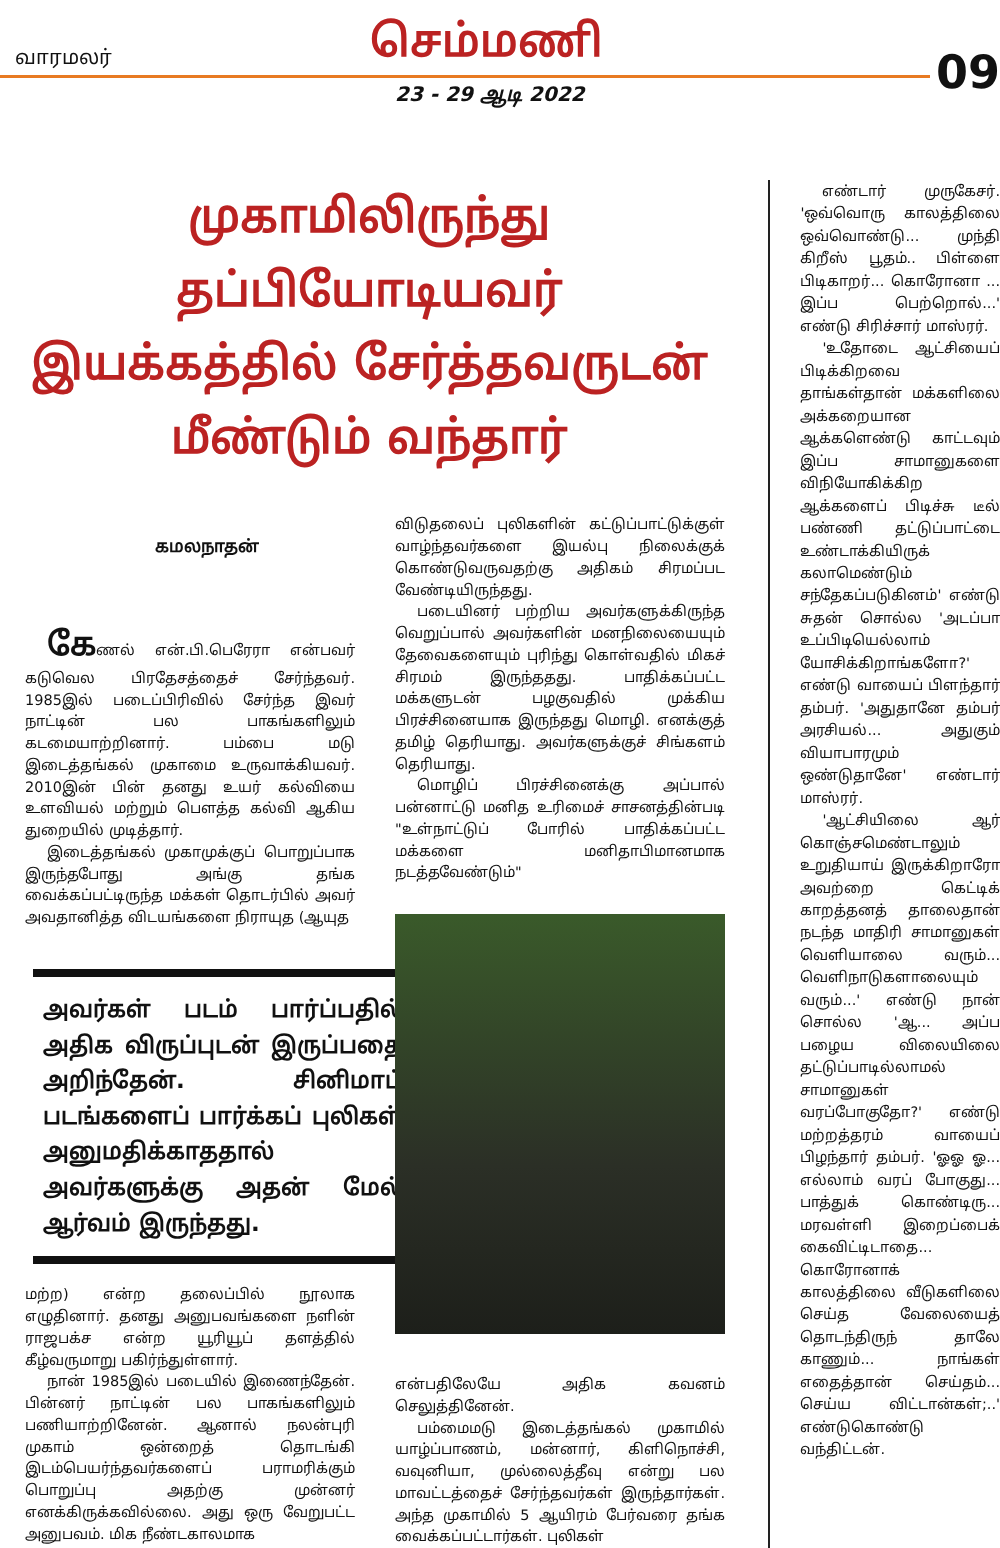வாரமலர் செம்மணி
09 23 - 29 ஆடி 2022
முகாமிலிருந்து தப்பியோடியவர் இயக்கத்தில் சேர்த்தவருடன் மீண்டும் வந்தார்
கமலநாதன்
கேணல் என்.பி.பெரேரா என்பவர் கடுவெல பிரதேசத்தைச் சேர்ந்தவர். 1985இல் படைப்பிரிவில் சேர்ந்த இவர் நாட்டின் பல பாகங்களிலும் கடமையாற்றினார். பம்பை மடு இடைத்தங்கல் முகாமை உருவாக்கியவர். 2010இன் பின் தனது உயர் கல்வியை உளவியல் மற்றும் பௌத்த கல்வி ஆகிய துறையில் முடித்தார்.
இடைத்தங்கல் முகாமுக்குப் பொறுப்பாக இருந்தபோது அங்கு தங்க வைக்கப்பட்டிருந்த மக்கள் தொடர்பில் அவர் அவதானித்த விடயங்களை நிராயுத (ஆயுத
அவர்கள் படம் பார்ப்பதில் அதிக விருப்புடன் இருப்பதை அறிந்தேன். சினிமாப் படங்களைப் பார்க்கப் புலிகள் அனுமதிக்காததால் அவர்களுக்கு அதன் மேல் ஆர்வம் இருந்தது.
மற்ற) என்ற தலைப்பில் நூலாக எழுதினார். தனது அனுபவங்களை நளின் ராஜபக்ச என்ற யூரியூப் தளத்தில் கீழ்வருமாறு பகிர்ந்துள்ளார்.
நான் 1985இல் படையில் இணைந்தேன். பின்னர் நாட்டின் பல பாகங்களிலும் பணியாற்றினேன். ஆனால் நலன்புரி முகாம் ஒன்றைத் தொடங்கி இடம்பெயர்ந்தவர்களைப் பராமரிக்கும் பொறுப்பு அதற்கு முன்னர் எனக்கிருக்கவில்லை. அது ஒரு வேறுபட்ட அனுபவம். மிக நீண்டகாலமாக
விடுதலைப் புலிகளின் கட்டுப்பாட்டுக்குள் வாழ்ந்தவர்களை இயல்பு நிலைக்குக் கொண்டுவருவதற்கு அதிகம் சிரமப்பட வேண்டியிருந்தது.
படையினர் பற்றிய அவர்களுக்கிருந்த வெறுப்பால் அவர்களின் மனநிலையையும் தேவைகளையும் புரிந்து கொள்வதில் மிகச் சிரமம் இருந்ததது. பாதிக்கப்பட்ட மக்களுடன் பழகுவதில் முக்கிய பிரச்சினையாக இருந்தது மொழி. எனக்குத் தமிழ் தெரியாது. அவர்களுக்குச் சிங்களம் தெரியாது.
மொழிப் பிரச்சினைக்கு அப்பால் பன்னாட்டு மனித உரிமைச் சாசனத்தின்படி "உள்நாட்டுப் போரில் பாதிக்கப்பட்ட மக்களை மனிதாபிமானமாக நடத்தவேண்டும்"
என்பதிலேயே அதிக கவனம் செலுத்தினேன்.
பம்மைமடு இடைத்தங்கல் முகாமில் யாழ்ப்பாணம், மன்னார், கிளிநொச்சி, வவுனியா, முல்லைத்தீவு என்று பல மாவட்டத்தைச் சேர்ந்தவர்கள் இருந்தார்கள். அந்த முகாமில் 5 ஆயிரம் பேர்வரை தங்க வைக்கப்பட்டார்கள். புலிகள்
எண்டார் முருகேசர். 'ஒவ்வொரு காலத்திலை ஒவ்வொண்டு... முந்தி கிறீஸ் பூதம்.. பிள்ளை பிடிகாறர்... கொரோனா ... இப்ப பெற்றொல்...' எண்டு சிரிச்சார் மாஸ்ரர்.
'உதோடை ஆட்சியைப் பிடிக்கிறவை தாங்கள்தான் மக்களிலை அக்கறையான ஆக்களெண்டு காட்டவும் இப்ப சாமானுகளை விநியோகிக்கிற ஆக்களைப் பிடிச்சு டீல் பண்ணி தட்டுப்பாட்டை உண்டாக்கியிருக் கலாமெண்டும் சந்தேகப்படுகினம்' எண்டு சுதன் சொல்ல 'அடப்பா உப்பிடியெல்லாம் யோசிக்கிறாங்களோ?' எண்டு வாயைப் பிளந்தார் தம்பர். 'அதுதானே தம்பர் அரசியல்... அதுகும் வியாபாரமும் ஒண்டுதானே' எண்டார் மாஸ்ரர்.
'ஆட்சியிலை ஆர் கொஞ்சமெண்டாலும் உறுதியாய் இருக்கிறாரோ அவற்றை கெட்டிக் காறத்தனத் தாலைதான் நடந்த மாதிரி சாமானுகள் வெளியாலை வரும்... வெளிநாடுகளாலையும் வரும்...' எண்டு நான் சொல்ல 'ஆ... அப்ப பழைய விலையிலை தட்டுப்பாடில்லாமல் சாமானுகள் வரப்போகுதோ?' எண்டு மற்றத்தரம் வாயைப் பிழந்தார் தம்பர். 'ஓஓ ஓ... எல்லாம் வரப் போகுது... பாத்துக் கொண்டிரு... மரவள்ளி இறைப்பைக் கைவிட்டிடாதை... கொரோனாக் காலத்திலை வீடுகளிலை செய்த வேலையைத் தொடந்திருந் தாலே காணும்... நாங்கள் எதைத்தான் செய்தம்... செய்ய விட்டான்கள்;..' எண்டுகொண்டு வந்திட்டன்.